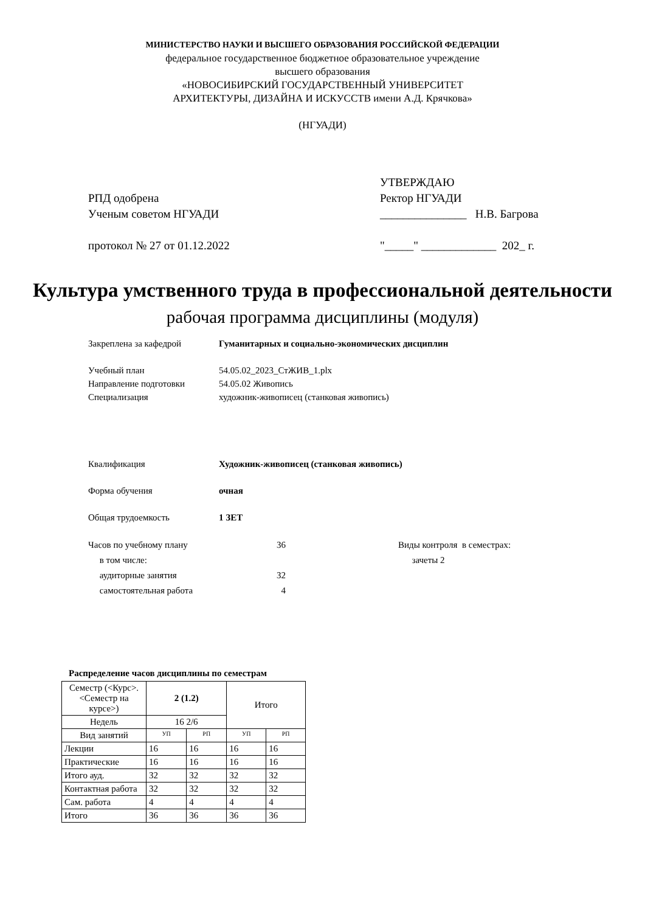МИНИСТЕРСТВО НАУКИ И ВЫСШЕГО ОБРАЗОВАНИЯ РОССИЙСКОЙ ФЕДЕРАЦИИ
федеральное государственное бюджетное образовательное учреждение
высшего образования
«НОВОСИБИРСКИЙ ГОСУДАРСТВЕННЫЙ УНИВЕРСИТЕТ
АРХИТЕКТУРЫ, ДИЗАЙНА И ИСКУССТВ имени А.Д. Крячкова»
(НГУАДИ)
РПД одобрена
Ученым советом НГУАДИ
протокол № 27 от 01.12.2022
УТВЕРЖДАЮ
Ректор НГУАДИ
_______________ Н.В. Багрова
"_____" _____________ 202_ г.
Культура умственного труда в профессиональной деятельности
рабочая программа дисциплины (модуля)
Закреплена за кафедрой Гуманитарных и социально-экономических дисциплин
Учебный план 54.05.02_2023_СтЖИВ_1.plx
Направление подготовки 54.05.02 Живопись
Специализация художник-живописец (станковая живопись)
Квалификация Художник-живописец (станковая живопись)
Форма обучения очная
Общая трудоемкость 1 ЗЕТ
Часов по учебному плану
в том числе:
аудиторные занятия
самостоятельная работа 36
32
4 Виды контроля в семестрах:
зачеты 2
Распределение часов дисциплины по семестрам
| Семестр (<Курс>.<Семестр на курсе>) | 2 (1.2) | | Итого | |
| Недель | 16 2/6 | | | |
| Вид занятий | УП | РП | УП | РП |
| Лекции | 16 | 16 | 16 | 16 |
| Практические | 16 | 16 | 16 | 16 |
| Итого ауд. | 32 | 32 | 32 | 32 |
| Контактная работа | 32 | 32 | 32 | 32 |
| Сам. работа | 4 | 4 | 4 | 4 |
| Итого | 36 | 36 | 36 | 36 |